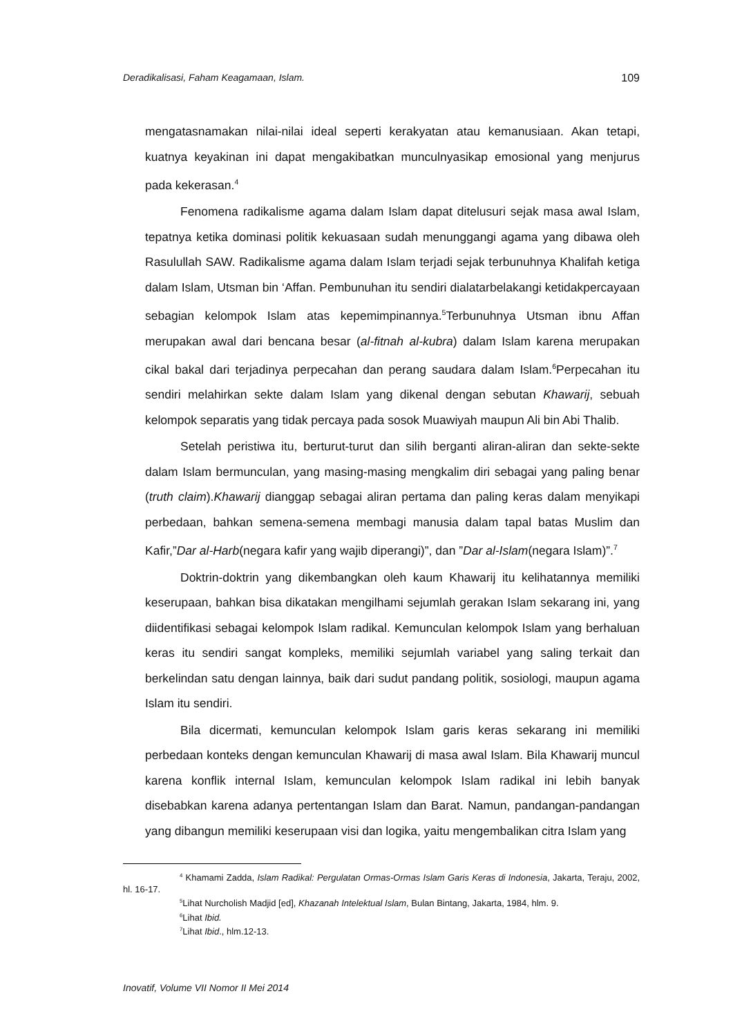Deradikalisasi, Faham Keagamaan, Islam. 109
mengatasnamakan nilai-nilai ideal seperti kerakyatan atau kemanusiaan. Akan tetapi, kuatnya keyakinan ini dapat mengakibatkan munculnyasikap emosional yang menjurus pada kekerasan.<sup>4</sup>
Fenomena radikalisme agama dalam Islam dapat ditelusuri sejak masa awal Islam, tepatnya ketika dominasi politik kekuasaan sudah menunggangi agama yang dibawa oleh Rasulullah SAW. Radikalisme agama dalam Islam terjadi sejak terbunuhnya Khalifah ketiga dalam Islam, Utsman bin ‘Affan. Pembunuhan itu sendiri dialatarbelakangi ketidakpercayaan sebagian kelompok Islam atas kepemimpinannya.<sup>5</sup>Terbunuhnya Utsman ibnu Affan merupakan awal dari bencana besar (al-fitnah al-kubra) dalam Islam karena merupakan cikal bakal dari terjadinya perpecahan dan perang saudara dalam Islam.<sup>6</sup>Perpecahan itu sendiri melahirkan sekte dalam Islam yang dikenal dengan sebutan Khawarij, sebuah kelompok separatis yang tidak percaya pada sosok Muawiyah maupun Ali bin Abi Thalib.
Setelah peristiwa itu, berturut-turut dan silih berganti aliran-aliran dan sekte-sekte dalam Islam bermunculan, yang masing-masing mengkalim diri sebagai yang paling benar (truth claim).Khawarij dianggap sebagai aliran pertama dan paling keras dalam menyikapi perbedaan, bahkan semena-semena membagi manusia dalam tapal batas Muslim dan Kafir,”Dar al-Harb(negara kafir yang wajib diperangi)”, dan ”Dar al-Islam(negara Islam)”.<sup>7</sup>
Doktrin-doktrin yang dikembangkan oleh kaum Khawarij itu kelihatannya memiliki keserupaan, bahkan bisa dikatakan mengilhami sejumlah gerakan Islam sekarang ini, yang diidentifikasi sebagai kelompok Islam radikal. Kemunculan kelompok Islam yang berhaluan keras itu sendiri sangat kompleks, memiliki sejumlah variabel yang saling terkait dan berkelindan satu dengan lainnya, baik dari sudut pandang politik, sosiologi, maupun agama Islam itu sendiri.
Bila dicermati, kemunculan kelompok Islam garis keras sekarang ini memiliki perbedaan konteks dengan kemunculan Khawarij di masa awal Islam. Bila Khawarij muncul karena konflik internal Islam, kemunculan kelompok Islam radikal ini lebih banyak disebabkan karena adanya pertentangan Islam dan Barat. Namun, pandangan-pandangan yang dibangun memiliki keserupaan visi dan logika, yaitu mengembalikan citra Islam yang
<sup>4</sup> Khamami Zadda, Islam Radikal: Pergulatan Ormas-Ormas Islam Garis Keras di Indonesia, Jakarta, Teraju, 2002, hl. 16-17.
<sup>5</sup> Lihat Nurcholish Madjid [ed], Khazanah Intelektual Islam, Bulan Bintang, Jakarta, 1984, hlm. 9.
<sup>6</sup> Lihat Ibid.
<sup>7</sup> Lihat Ibid., hlm.12-13.
Inovatif, Volume VII Nomor II Mei 2014